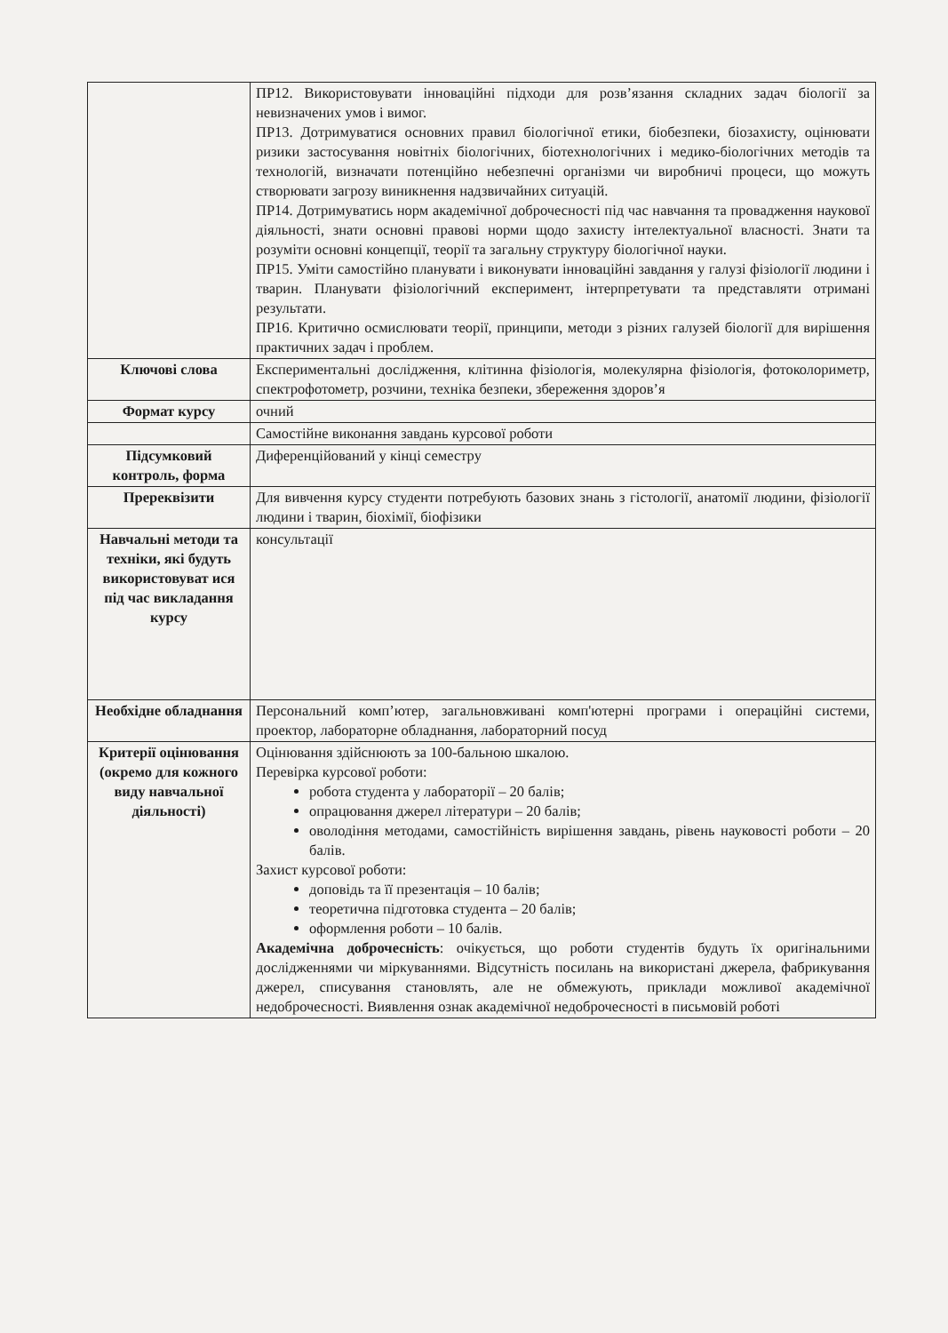| | ПР12. Використовувати інноваційні підходи для розв’язання складних задач біології за невизначених умов і вимог. ПР13. Дотримуватися основних правил біологічної етики, біобезпеки, біозахисту, оцінювати ризики застосування новітніх біологічних, біотехнологічних і медико-біологічних методів та технологій, визначати потенційно небезпечні організми чи виробничі процеси, що можуть створювати загрозу виникнення надзвичайних ситуацій. ПР14. Дотримуватись норм академічної доброчесності під час навчання та провадження наукової діяльності, знати основні правові норми щодо захисту інтелектуальної власності. Знати та розуміти основні концепції, теорії та загальну структуру біологічної науки. ПР15. Уміти самостійно планувати і виконувати інноваційні завдання у галузі фізіології людини і тварин. Планувати фізіологічний експеримент, інтерпретувати та представляти отримані результати. ПР16. Критично осмислювати теорії, принципи, методи з різних галузей біології для вирішення практичних задач і проблем. |
| Ключові слова | Експериментальні дослідження, клітинна фізіологія, молекулярна фізіологія, фотоколориметр, спектрофотометр, розчини, техніка безпеки, збереження здоров’я |
| Формат курсу | очний |
| | Самостійне виконання завдань курсової роботи |
| Підсумковий контроль, форма | Диференційований у кінці семестру |
| Пререквізити | Для вивчення курсу студенти потребують базових знань з гістології, анатомії людини, фізіології людини і тварин, біохімії, біофізики |
| Навчальні методи та техніки, які будуть використовуват ися під час викладання курсу | консультації |
| Необхідне обладнання | Персональний комп’ютер, загальновживані комп'ютерні програми і операційні системи, проектор, лабораторне обладнання, лабораторний посуд |
| Критерії оцінювання (окремо для кожного виду навчальної діяльності) | Оцінювання здійснюють за 100-бальною шкалою. Перевірка курсової роботи: робота студента у лабораторії – 20 балів; опрацювання джерел літератури – 20 балів; оволодіння методами, самостійність вирішення завдань, рівень науковості роботи – 20 балів. Захист курсової роботи: доповідь та її презентація – 10 балів; теоретична підготовка студента – 20 балів; оформлення роботи – 10 балів. Академічна доброчесність : очікується, що роботи студентів будуть їх оригінальними дослідженнями чи міркуваннями. Відсутність посилань на використані джерела, фабрикування джерел, списування становлять, але не обмежують, приклади можливої академічної недоброчесності. Виявлення ознак академічної недоброчесності в письмовій роботі |